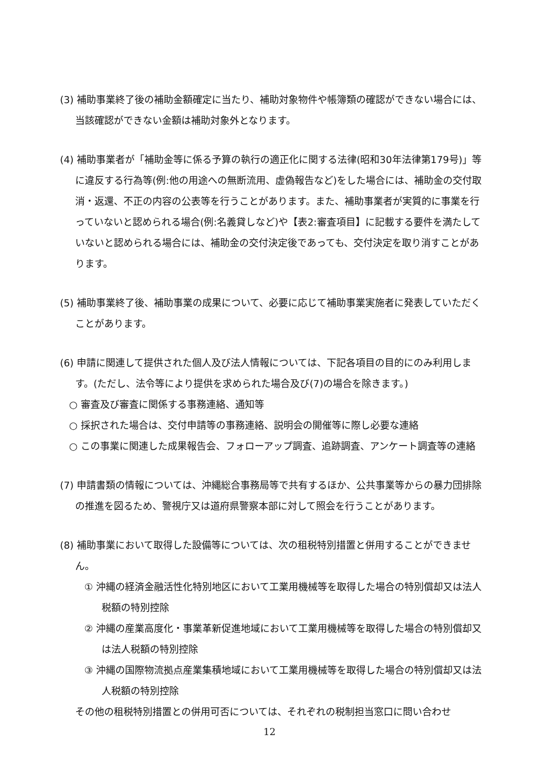(3) 補助事業終了後の補助金額確定に当たり、補助対象物件や帳簿類の確認ができない場合には、当該確認ができない金額は補助対象外となります。
(4) 補助事業者が「補助金等に係る予算の執行の適正化に関する法律(昭和30年法律第179号)」等に違反する行為等(例:他の用途への無断流用、虚偽報告など)をした場合には、補助金の交付取消・返還、不正の内容の公表等を行うことがあります。また、補助事業者が実質的に事業を行っていないと認められる場合(例:名義貸しなど)や【表2:審査項目】に記載する要件を満たしていないと認められる場合には、補助金の交付決定後であっても、交付決定を取り消すことがあります。
(5) 補助事業終了後、補助事業の成果について、必要に応じて補助事業実施者に発表していただくことがあります。
(6) 申請に関連して提供された個人及び法人情報については、下記各項目の目的にのみ利用します。(ただし、法令等により提供を求められた場合及び(7)の場合を除きます。)
○ 審査及び審査に関係する事務連絡、通知等
○ 採択された場合は、交付申請等の事務連絡、説明会の開催等に際し必要な連絡
○ この事業に関連した成果報告会、フォローアップ調査、追跡調査、アンケート調査等の連絡
(7) 申請書類の情報については、沖縄総合事務局等で共有するほか、公共事業等からの暴力団排除の推進を図るため、警視庁又は道府県警察本部に対して照会を行うことがあります。
(8) 補助事業において取得した設備等については、次の租税特別措置と併用することができません。
① 沖縄の経済金融活性化特別地区において工業用機械等を取得した場合の特別償却又は法人税額の特別控除
② 沖縄の産業高度化・事業革新促進地域において工業用機械等を取得した場合の特別償却又は法人税額の特別控除
③ 沖縄の国際物流拠点産業集積地域において工業用機械等を取得した場合の特別償却又は法人税額の特別控除
その他の租税特別措置との併用可否については、それぞれの税制担当窓口に問い合わせ
12